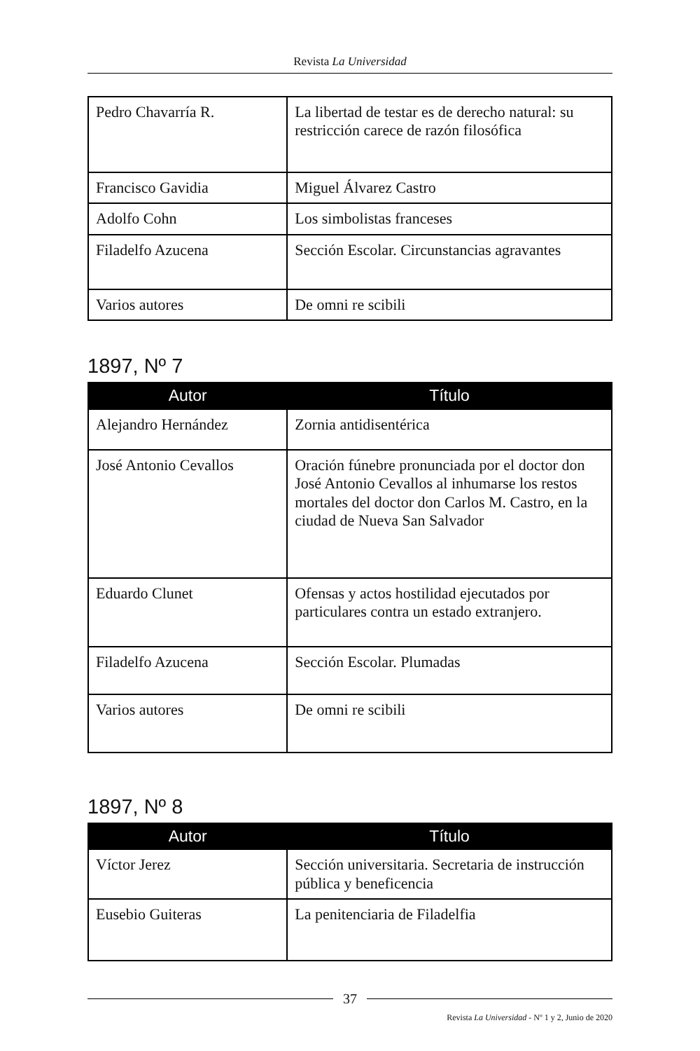Revista La Universidad
| Pedro Chavarría R. | La libertad de testar es de derecho natural: su restricción carece de razón filosófica |
| Francisco Gavidia | Miguel Álvarez Castro |
| Adolfo Cohn | Los simbolistas franceses |
| Filadelfo Azucena | Sección Escolar. Circunstancias agravantes |
| Varios autores | De omni re scibili |
1897, Nº 7
| Autor | Título |
| --- | --- |
| Alejandro Hernández | Zornia antidisentérica |
| José Antonio Cevallos | Oración fúnebre pronunciada por el doctor don José Antonio Cevallos al inhumarse los restos mortales del doctor don Carlos M. Castro, en la ciudad de Nueva San Salvador |
| Eduardo Clunet | Ofensas y actos hostilidad ejecutados por particulares contra un estado extranjero. |
| Filadelfo Azucena | Sección Escolar. Plumadas |
| Varios autores | De omni re scibili |
1897, Nº 8
| Autor | Título |
| --- | --- |
| Víctor Jerez | Sección universitaria. Secretaria de instrucción pública y beneficencia |
| Eusebio Guiteras | La penitenciaria de Filadelfia |
37
Revista La Universidad - Nº 1 y 2, Junio de 2020